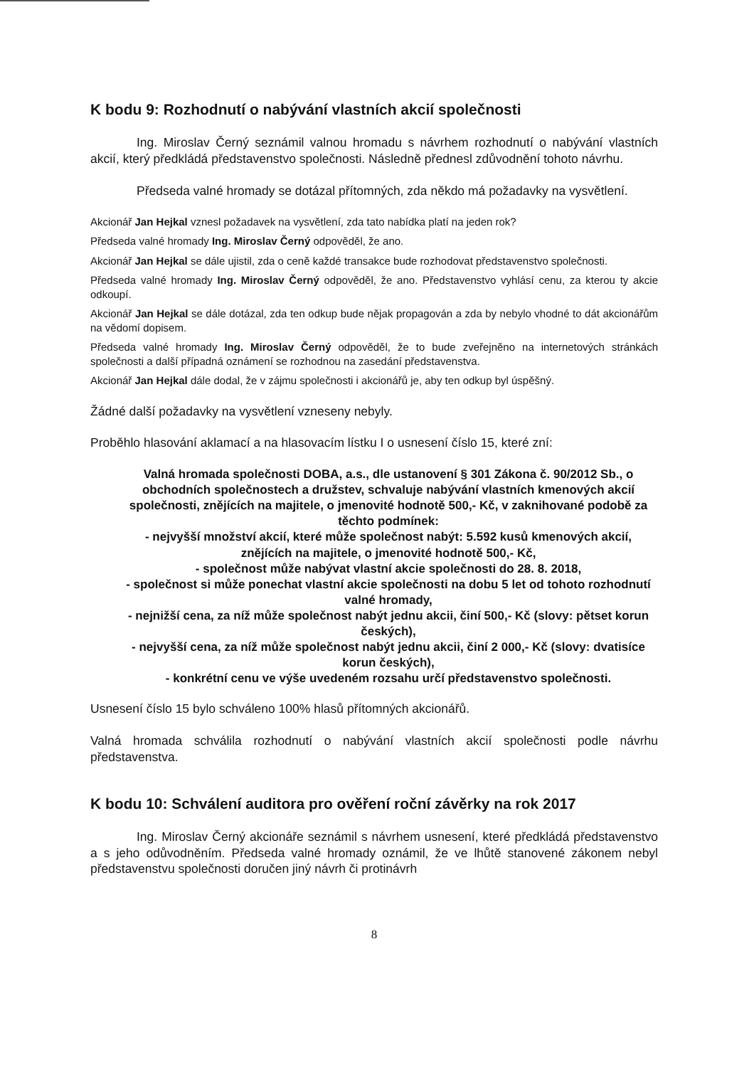K bodu 9: Rozhodnutí o nabývání vlastních akcií společnosti
Ing. Miroslav Černý seznámil valnou hromadu s návrhem rozhodnutí o nabývání vlastních akcií, který předkládá představenstvo společnosti. Následně přednesl zdůvodnění tohoto návrhu.
Předseda valné hromady se dotázal přítomných, zda někdo má požadavky na vysvětlení.
Akcionář Jan Hejkal vznesl požadavek na vysvětlení, zda tato nabídka platí na jeden rok?
Předseda valné hromady Ing. Miroslav Černý odpověděl, že ano.
Akcionář Jan Hejkal se dále ujistil, zda o ceně každé transakce bude rozhodovat představenstvo společnosti.
Předseda valné hromady Ing. Miroslav Černý odpověděl, že ano. Představenstvo vyhlásí cenu, za kterou ty akcie odkoupí.
Akcionář Jan Hejkal se dále dotázal, zda ten odkup bude nějak propagován a zda by nebylo vhodné to dát akcionářům na vědomí dopisem.
Předseda valné hromady Ing. Miroslav Černý odpověděl, že to bude zveřejněno na internetových stránkách společnosti a další případná oznámení se rozhodnou na zasedání představenstva.
Akcionář Jan Hejkal dále dodal, že v zájmu společnosti i akcionářů je, aby ten odkup byl úspěšný.
Žádné další požadavky na vysvětlení vzneseny nebyly.
Proběhlo hlasování aklamací a na hlasovacím lístku I o usnesení číslo 15, které zní:
Valná hromada společnosti DOBA, a.s., dle ustanovení § 301 Zákona č. 90/2012 Sb., o obchodních společnostech a družstev, schvaluje nabývání vlastních kmenových akcií společnosti, znějících na majitele, o jmenovité hodnotě 500,- Kč, v zaknihované podobě za těchto podmínek:
- nejvyšší množství akcií, které může společnost nabýt: 5.592 kusů kmenových akcií, znějících na majitele, o jmenovité hodnotě 500,- Kč,
- společnost může nabývat vlastní akcie společnosti do 28. 8. 2018,
- společnost si může ponechat vlastní akcie společnosti na dobu 5 let od tohoto rozhodnutí valné hromady,
- nejnižší cena, za níž může společnost nabýt jednu akcii, činí 500,- Kč (slovy: pětset korun českých),
- nejvyšší cena, za níž může společnost nabýt jednu akcii, činí 2 000,- Kč (slovy: dvatisíce korun českých),
- konkrétní cenu ve výše uvedeném rozsahu určí představenstvo společnosti.
Usnesení číslo 15 bylo schváleno 100% hlasů přítomných akcionářů.
Valná hromada schválila rozhodnutí o nabývání vlastních akcií společnosti podle návrhu představenstva.
K bodu 10: Schválení auditora pro ověření roční závěrky na rok 2017
Ing. Miroslav Černý akcionáře seznámil s návrhem usnesení, které předkládá představenstvo a s jeho odůvodněním. Předseda valné hromady oznámil, že ve lhůtě stanovené zákonem nebyl představenstvu společnosti doručen jiný návrh či protinávrh
8